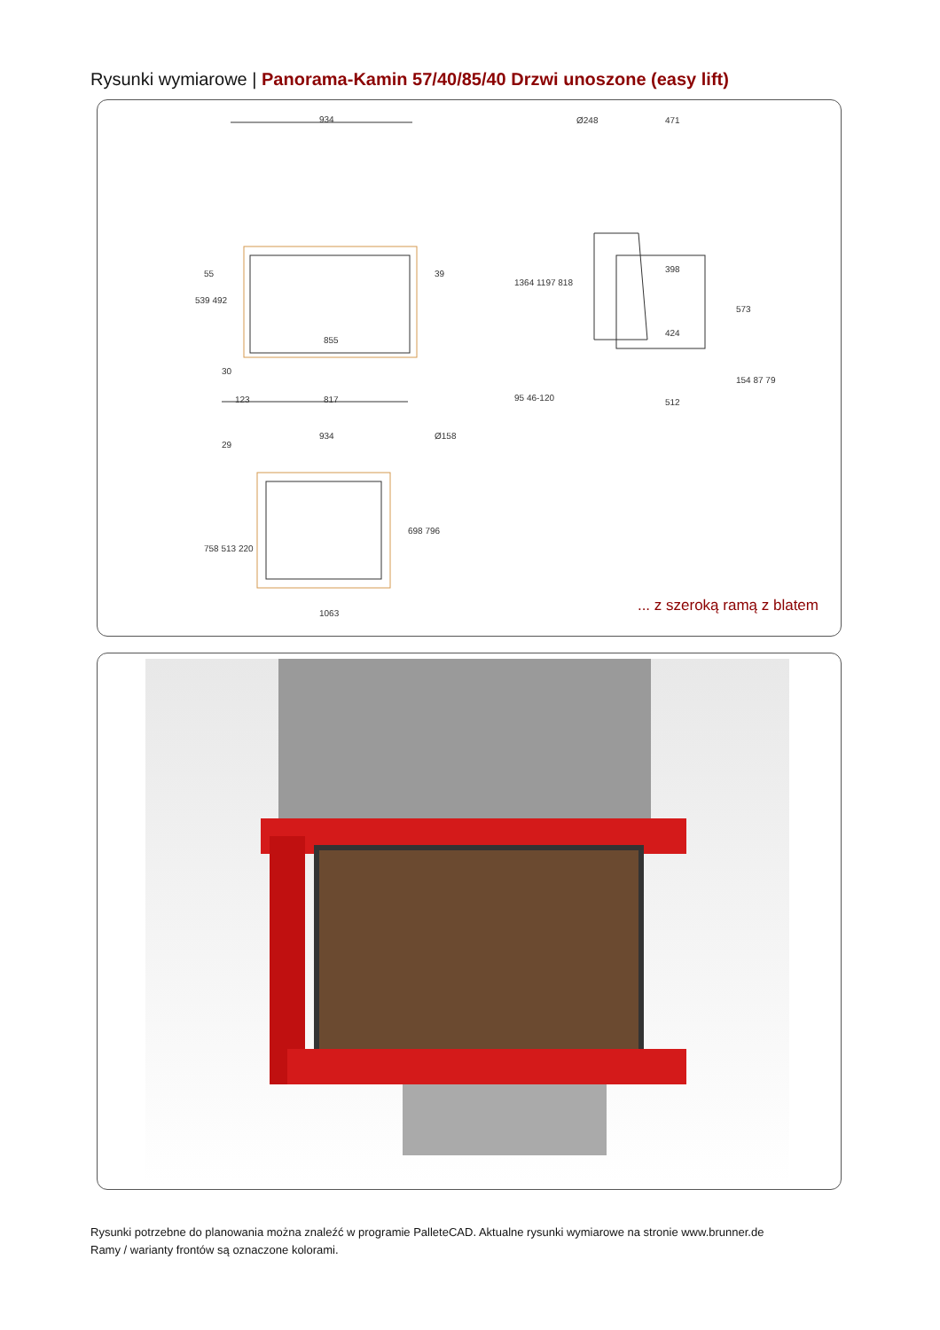Rysunki wymiarowe | Panorama-Kamin 57/40/85/40 Drzwi unoszone (easy lift)
934
855
817 123
471 Ø248
398
424
512
934
1063
539 492
1364 1197 818
95 46-120
573
154 87 79
758 513 220
698 796
55 39
30
29
Ø158
... z szeroką ramą z blatem
Rysunki potrzebne do planowania można znaleźć w programie PalleteCAD. Aktualne rysunki wymiarowe na stronie www.brunner.de
Ramy / warianty frontów są oznaczone kolorami.